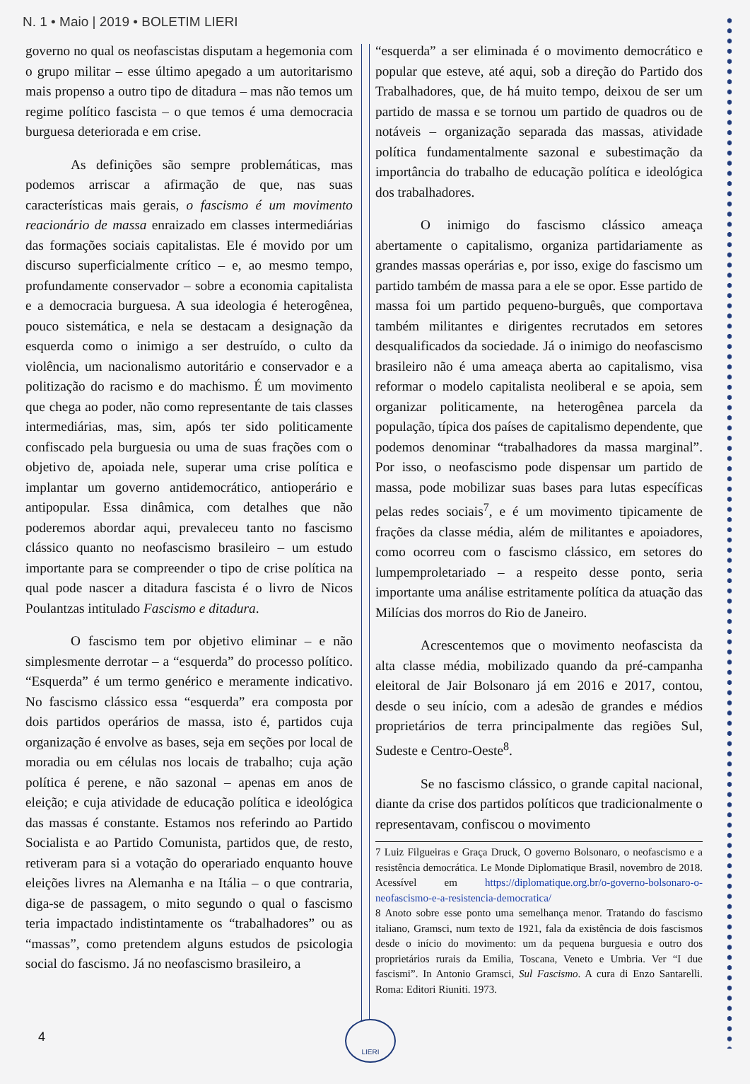N. 1 • Maio | 2019 • BOLETIM LIERI
governo no qual os neofascistas disputam a hegemonia com o grupo militar – esse último apegado a um autoritarismo mais propenso a outro tipo de ditadura – mas não temos um regime político fascista – o que temos é uma democracia burguesa deteriorada e em crise.
As definições são sempre problemáticas, mas podemos arriscar a afirmação de que, nas suas características mais gerais, o fascismo é um movimento reacionário de massa enraizado em classes intermediárias das formações sociais capitalistas. Ele é movido por um discurso superficialmente crítico – e, ao mesmo tempo, profundamente conservador – sobre a economia capitalista e a democracia burguesa. A sua ideologia é heterogênea, pouco sistemática, e nela se destacam a designação da esquerda como o inimigo a ser destruído, o culto da violência, um nacionalismo autoritário e conservador e a politização do racismo e do machismo. É um movimento que chega ao poder, não como representante de tais classes intermediárias, mas, sim, após ter sido politicamente confiscado pela burguesia ou uma de suas frações com o objetivo de, apoiada nele, superar uma crise política e implantar um governo antidemocrático, antioperário e antipopular. Essa dinâmica, com detalhes que não poderemos abordar aqui, prevaleceu tanto no fascismo clássico quanto no neofascismo brasileiro – um estudo importante para se compreender o tipo de crise política na qual pode nascer a ditadura fascista é o livro de Nicos Poulantzas intitulado Fascismo e ditadura.
O fascismo tem por objetivo eliminar – e não simplesmente derrotar – a “esquerda” do processo político. “Esquerda” é um termo genérico e meramente indicativo. No fascismo clássico essa “esquerda” era composta por dois partidos operários de massa, isto é, partidos cuja organização é envolve as bases, seja em seções por local de moradia ou em células nos locais de trabalho; cuja ação política é perene, e não sazonal – apenas em anos de eleição; e cuja atividade de educação política e ideológica das massas é constante. Estamos nos referindo ao Partido Socialista e ao Partido Comunista, partidos que, de resto, retiveram para si a votação do operariado enquanto houve eleições livres na Alemanha e na Itália – o que contraria, diga-se de passagem, o mito segundo o qual o fascismo teria impactado indistintamente os “trabalhadores” ou as “massas”, como pretendem alguns estudos de psicologia social do fascismo. Já no neofascismo brasileiro, a
“esquerda” a ser eliminada é o movimento democrático e popular que esteve, até aqui, sob a direção do Partido dos Trabalhadores, que, de há muito tempo, deixou de ser um partido de massa e se tornou um partido de quadros ou de notáveis – organização separada das massas, atividade política fundamentalmente sazonal e subestimação da importância do trabalho de educação política e ideológica dos trabalhadores.
O inimigo do fascismo clássico ameaça abertamente o capitalismo, organiza partidariamente as grandes massas operárias e, por isso, exige do fascismo um partido também de massa para a ele se opor. Esse partido de massa foi um partido pequeno-burguês, que comportava também militantes e dirigentes recrutados em setores desqualificados da sociedade. Já o inimigo do neofascismo brasileiro não é uma ameaça aberta ao capitalismo, visa reformar o modelo capitalista neoliberal e se apoia, sem organizar politicamente, na heterogênea parcela da população, típica dos países de capitalismo dependente, que podemos denominar “trabalhadores da massa marginal”. Por isso, o neofascismo pode dispensar um partido de massa, pode mobilizar suas bases para lutas específicas pelas redes sociais<sup>7</sup>, e é um movimento tipicamente de frações da classe média, além de militantes e apoiadores, como ocorreu com o fascismo clássico, em setores do lumpemproletariado – a respeito desse ponto, seria importante uma análise estritamente política da atuação das Milícias dos morros do Rio de Janeiro.
Acrescentemos que o movimento neofascista da alta classe média, mobilizado quando da pré-campanha eleitoral de Jair Bolsonaro já em 2016 e 2017, contou, desde o seu início, com a adesão de grandes e médios proprietários de terra principalmente das regiões Sul, Sudeste e Centro-Oeste<sup>8</sup>.
Se no fascismo clássico, o grande capital nacional, diante da crise dos partidos políticos que tradicionalmente o representavam, confiscou o movimento
7 Luiz Filgueiras e Graça Druck, O governo Bolsonaro, o neofascismo e a resistência democrática. Le Monde Diplomatique Brasil, novembro de 2018. Acessível em https://diplomatique.org.br/o-governo-bolsonaro-o-neofascismo-e-a-resistencia-democratica/
8 Anoto sobre esse ponto uma semelhança menor. Tratando do fascismo italiano, Gramsci, num texto de 1921, fala da existência de dois fascismos desde o início do movimento: um da pequena burguesia e outro dos proprietários rurais da Emilia, Toscana, Veneto e Umbria. Ver “I due fascismi”. In Antonio Gramsci, Sul Fascismo. A cura di Enzo Santarelli. Roma: Editori Riuniti. 1973.
4
LIERI